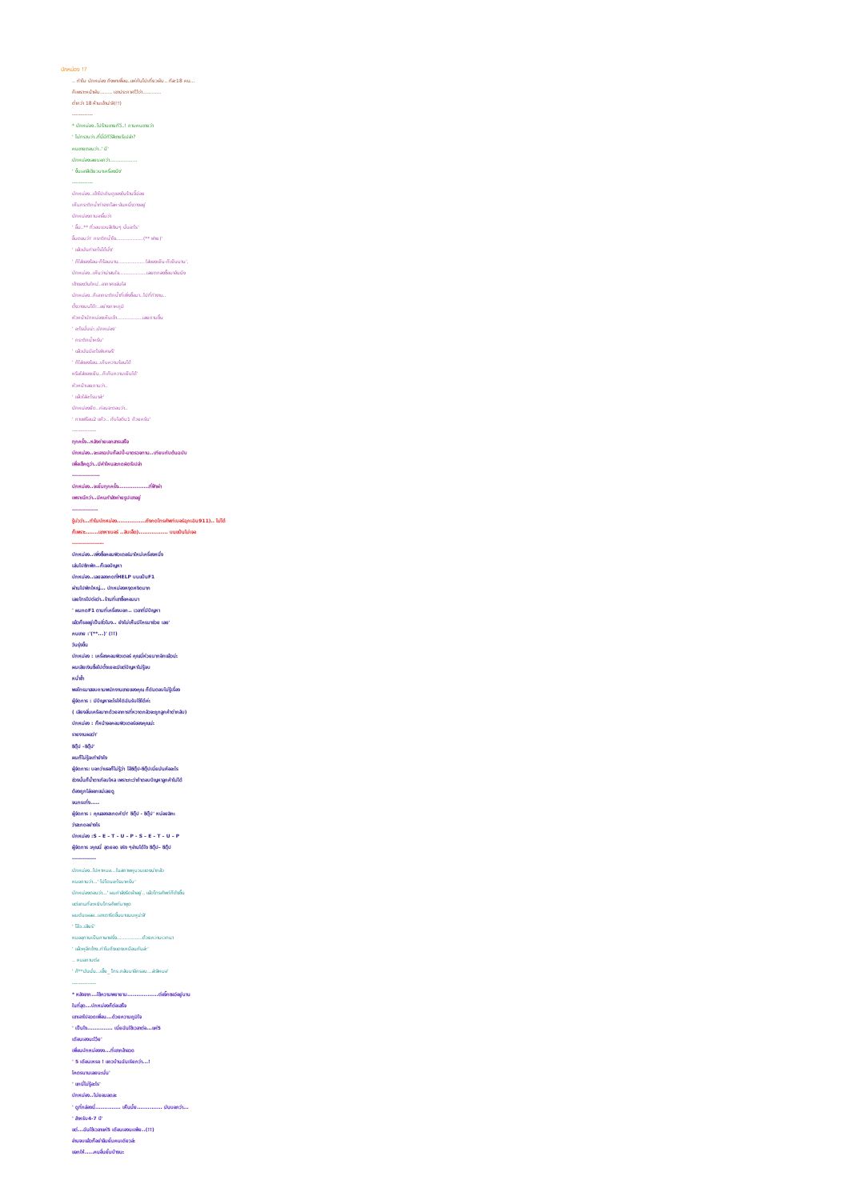บักหม่อง !?
.. ทำไม บักหม่อง ถึงพาเพื่อน..แห่กันไปเที่ยวผับ.. ทีละ18 คน...
ก็เพราะหน้าผับ........ เขาประกาศไว้ว่า............
ต่ำกว่า 18 ห้ามเข้าน่ะสิ(!!)
------------
* บักหม่อง..ไปร้านขายทีวี..! ถามคนขายว่า
' ไม่ทราบว่า..ที่นี่มีทีวีสีขายรึเปล่า?
คนขายตอบว่า..' มี'
บักหม่องเลยบอกว่า..................
' งั้นเอาสีเขียวมาเครื่องนึง'
------------
บักหม่อง..เข้าไปเดินดูของในร้านจิ๊ฉ่อย
เห็นกระติกน้ำทำจากโลหะอันหนึ่งวางอยู่
บักหม่องถามอาอึ้มว่า
' อึ้ม..** ที่วอบแวบสีเงินๆ นั่นอะไร'
อึ้มตอบว่า' กระติกน้ำไง..................(** ฟาย)'
' แล้วมันทำอะไรได้มั่ง'
' ก็ใส่ของร้อน-ก็ร้อนนาน................. ใส่ของเย็น-ก็เย็นนาน'.
บักหม่อง..เห็นว่าน่าสนใจ..................เลยตกลงซื้อมาอันนึง
เช้าของวันใหม่..อากาศแจ่มใส
บักหม่อง..ก็เอากระติกน้ำที่เพิ่งซื้อมา..ไปที่ทำงาน..
ตั้งวางบนโต๊ะ..อย่างภาคภูมิ
หัวหน้าบักหม่องเห็นเข้า.................เลยถามขึ้น
' อะไรนั่นน่ะ..บักหม่อง'
' กระติกน้ำครับ'
' แล้วมันมีอะไรพิเศษรึ'
' ก็ใส่ของร้อน..เก็บความร้อนได้
หรือใส่ของเย็น..ก็เก็บความเย็นได้'
หัวหน้าเลยถามว่า..
' แล้วใส่อะไรมาล่ะ'
บักหม่องยืด..ก่อนจะตอบว่า..
' กาแฟร้อน2 แก้ว.. กับไอติม1 ถ้วยครับ'
--------------
ทุกครั้ง..หลังถ่ายเอกสารเสร็จ
บักหม่อง..จะเอาฉบับก๊อปปี้-มาตรวจทาน..เทียบกับต้นฉบับ
เพื่อเช็คดูว่า..มีคำไหนสะกดผิดรึเปล่า
--------------
บักหม่อง..จะยิ้มทุกครั้ง.................ที่ฟ้าผ่า
เพราะนึกว่า..มีคนกำลังถ่ายรูปเขาอยู่
-------------
รู้บ่วว่า...ทำไมบักหม่อง................ถึงกดโทรศัพท์เบอร์ฉุกเฉิน911).. ไม่ได้
ก็เพราะ.......เขาหาเบอร์ ..สิบเอ็ด)................ บนแป้นไม่เจอ
----------------
บักหม่อง..เพิ่งซื้อคอมพิวเตอร์มาใหม่เครื่องหนึ่ง
เล่นไปซักพัก..ก็เจอปัญหา
บักหม่อง..เลยลองกดที่HELP บนแป้นF1
ผ่านไปพักใหญ่... บักหม่องหงุดหงิดมาก
เลยโทรไปต่อว่า..ร้านที่เขาซื้อคอมมา
' ผมกดF1 ตามที่เครื่องบอก.. เวลาที่มีปัญหา
แล้วก็รออยู่เป็นชั่วโมง.. ยังไม่เห็นมีใครมาช่วย เลย'
คนขาย :'(**...)' (!!)
วันรุ่งขึ้น
บักหม่อง : เครื่องคอมพิวเตอร์ คุณนี่ห่วยมากอีกแล้วน่ะ
ผมเสียเงินซื้อไปตั้งเยอะมีแต่ปัญหาไม่รู้จบ
หน่ำซ้ำ
พอโทรมาสอบถามพนักงานขายของคุณ ก็ดันตอบไม่รู้เรื่อง
ผู้จัดการ : มีปัญหาอะไรให้ดิฉันรับใช้ได้ค่ะ
( เสียงสั่นเครือมากด้วยอาการที่หวาดกลัวจะถูกลูกค้าด่ากลับ)
บักหม่อง : ก็หน้าจอคอมพิวเตอร์ของคุณน่ะ
รายงานผลว่า'
ซีตุ๊ป -ซีตุ๊ป'
ผมก็ไม่รู้จะทำยังไง
ผู้จัดการ: บอกว่าเธอก็ไม่รู้ว่า ไอ้ซีตุ๊ป-ซีตุ๊ปเนี่ยมันคืออะไร
ช่วงนั้นก็น้ำตาเกือบไหล เพราะกะว่าถ้าตอบปัญหาลูกค้าไม่ได้
ต้องถูกไล่ออกแน่เลยดู
จนกระทั่ง.....
ผู้จัดการ : คุณลองสะกดคำว่า' ซีตุ๊ป - ซีตุ๊ป' หน่อยสิคะ
ว่าสะกดอย่างไร
บักหม่อง :S – E – T – U – P - S – E – T – U – P
ผู้จัดการ :คุณนี่ สุดยอด จริง ๆอ่านได้ไง ซีตุ๊ป– ซีตุ๊ป
------------
บักหม่อง..ไปหาหมอ...ในสภาพหูบวมแดงน่ากลัว
หมอถามว่า...' ไปโดนอะไรมาครับ'
บักหม่องตอบว่า...' ผมกำลังรีดผ้าอยู่.. แล้วโทรศัพท์ก็ดังขึ้น
แต่แทนที่จะหยิบโทรศัพท์มาพูด
ผมดันเผลอ..เอาเตารีดขึ้นมาแนบหูน่ะสิ'
' โอ้ว..เสียร์'
หมออุทานเป็นภาษาฝรั่ง.................ด้วยความเวทนา
' แล้วหูอีกข้าง..ทำไมถึงแดงเหมือนกันล่ะ'
.. หมอถามต่อ
' ก็**มันนั่น...เฮี้ย_ โทร.กลับมาอีกรอบ...ล่ะสิหมอ'
--------------
* หลังจาก...ใช้ความพยายาม.................ต่อจิ๊กซอว์อยู่นาน
ในที่สุด...บักหม่องก็ต่อเสร็จ
เขาเอาไปอวดเพื่อน...ด้วยความภูมิใจ
' เป็นไง.............. เนี่ยฉันใช้เวลาต่อ...แค่5
เดือนเองนะโว้ย'
เพื่อนบักหม่องงง...ที่เขากล้าอวด
' 5 เดือนเหรอ ! แถวบ้านฉันเรียกว่า...!
โคตรนานเลยนะนั่น'
' แกนี่ไม่รู้อะไร'
บักหม่อง..ไม่ยอมลดละ
' ดูที่กล่องนี่.............. เห็นมั้ย.............. มันบอกว่า...
' สำหรับ4-7 ปี'
แต่...ฉันใช้เวลาแค่5 เดือนเองนะเพ้ย..(!!)
อ่านจบแล้วก็อย่าลืมยิ้มคนเดียวล่ะ
แจกให้.....คนอื่นยิ้มบ้างนะ